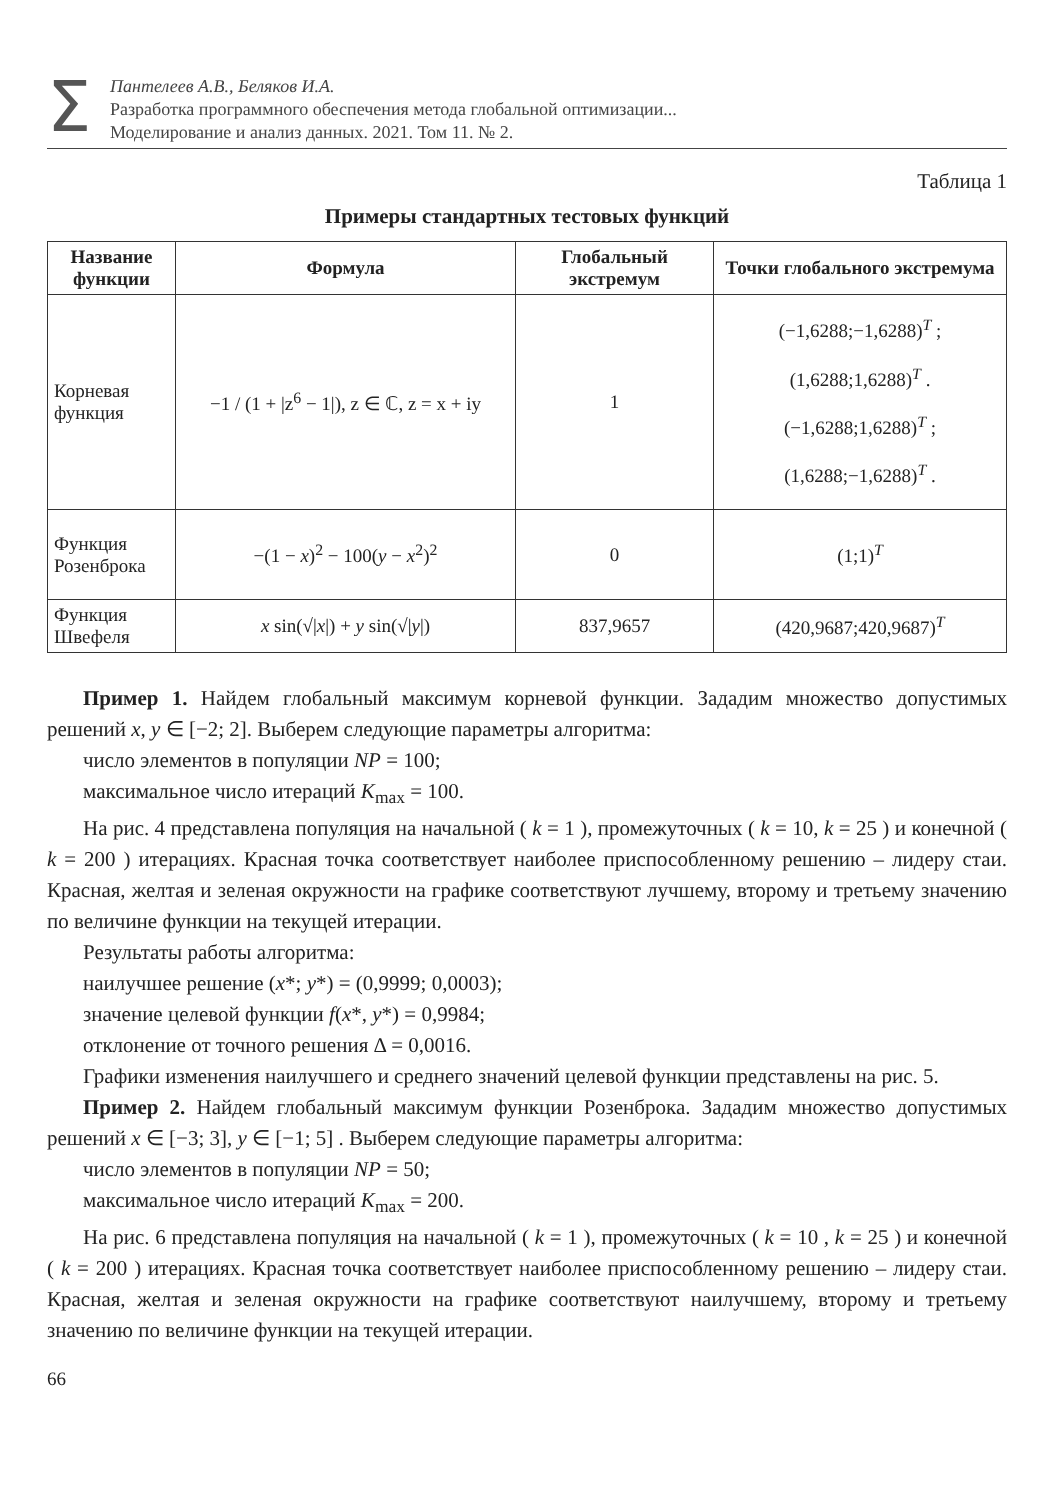Σ
Пантелеев А.В., Беляков И.А.
Разработка программного обеспечения метода глобальной оптимизации...
Моделирование и анализ данных. 2021. Том 11. № 2.
Таблица 1
Примеры стандартных тестовых функций
| Название функции | Формула | Глобальный экстремум | Точки глобального экстремума |
| --- | --- | --- | --- |
| Корневая функция | −1 / (1 + /z<sup>6</sup> − 1/), z ∈ ℂ, z = x + iy | 1 | (−1,6288;−1,6288)<sup>T</sup> ; (1,6288;1,6288)<sup>T</sup> . (−1,6288;1,6288)<sup>T</sup> ; (1,6288;−1,6288)<sup>T</sup> . |
| Функция Розенброка | −(1 − x )<sup>2</sup> − 100( y − x<sup>2</sup>)<sup>2</sup> | 0 | (1;1)<sup>T</sup> |
| Функция Швефеля | x sin(√/ x /) + y sin(√/ y /) | 837,9657 | (420,9687;420,9687)<sup>T</sup> |
Пример 1. Найдем глобальный максимум корневой функции. Зададим множество допустимых решений x, y ∈ [−2; 2]. Выберем следующие параметры алгоритма:
число элементов в популяции NP = 100;
максимальное число итераций K<sub>max</sub> = 100.
На рис. 4 представлена популяция на начальной ( k = 1 ), промежуточных ( k = 10, k = 25 ) и конечной ( k = 200 ) итерациях. Красная точка соответствует наиболее приспособленному решению – лидеру стаи. Красная, желтая и зеленая окружности на графике соответствуют лучшему, второму и третьему значению по величине функции на текущей итерации.
Результаты работы алгоритма:
наилучшее решение (x*; y*) = (0,9999; 0,0003);
значение целевой функции f(x*, y*) = 0,9984;
отклонение от точного решения Δ = 0,0016.
Графики изменения наилучшего и среднего значений целевой функции представлены на рис. 5.
Пример 2. Найдем глобальный максимум функции Розенброка. Зададим множество допустимых решений x ∈ [−3; 3], y ∈ [−1; 5] . Выберем следующие параметры алгоритма:
число элементов в популяции NP = 50;
максимальное число итераций K<sub>max</sub> = 200.
На рис. 6 представлена популяция на начальной ( k = 1 ), промежуточных ( k = 10 , k = 25 ) и конечной ( k = 200 ) итерациях. Красная точка соответствует наиболее приспособленному решению – лидеру стаи. Красная, желтая и зеленая окружности на графике соответствуют наилучшему, второму и третьему значению по величине функции на текущей итерации.
66